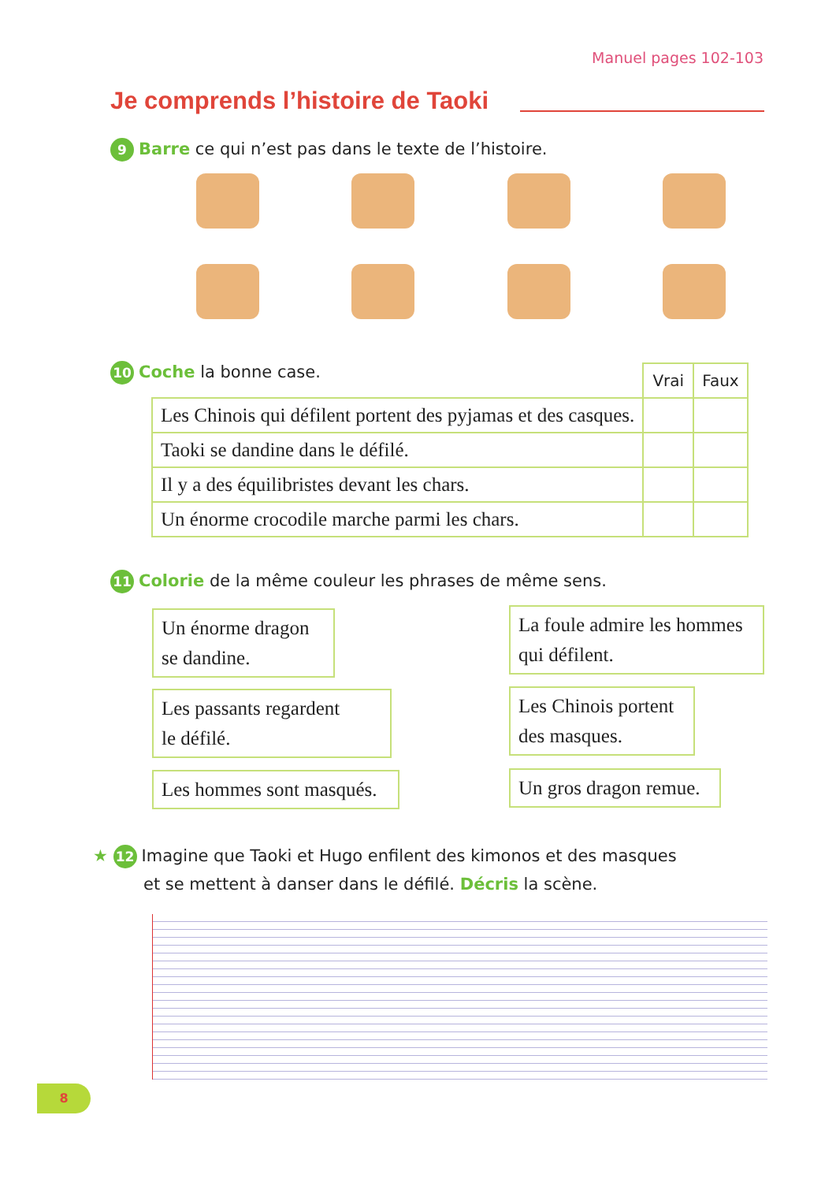Manuel pages 102-103
Je comprends l’histoire de Taoki
9 Barre ce qui n’est pas dans le texte de l’histoire.
10 Coche la bonne case.
| | Vrai | Faux |
| Les Chinois qui défilent portent des pyjamas et des casques. | | |
| Taoki se dandine dans le défilé. | | |
| Il y a des équilibristes devant les chars. | | |
| Un énorme crocodile marche parmi les chars. | | |
11 Colorie de la même couleur les phrases de même sens.
Un énorme dragon
se dandine.
La foule admire les hommes
qui défilent.
Les passants regardent
le défilé.
Les Chinois portent
des masques.
Les hommes sont masqués.
Un gros dragon remue.
★ 12 Imagine que Taoki et Hugo enfilent des kimonos et des masques
et se mettent à danser dans le défilé. Décris la scène.
8